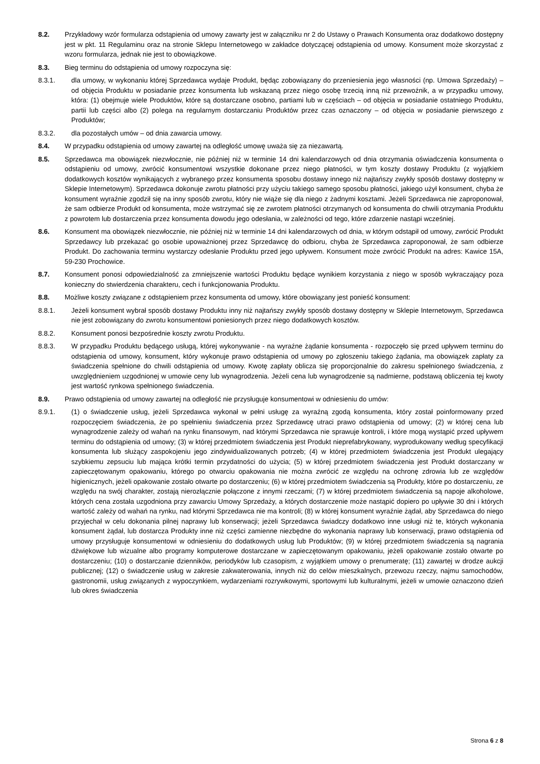8.2. Przykładowy wzór formularza odstąpienia od umowy zawarty jest w załączniku nr 2 do Ustawy o Prawach Konsumenta oraz dodatkowo dostępny jest w pkt. 11 Regulaminu oraz na stronie Sklepu Internetowego w zakładce dotyczącej odstąpienia od umowy. Konsument może skorzystać z wzoru formularza, jednak nie jest to obowiązkowe.
8.3. Bieg terminu do odstąpienia od umowy rozpoczyna się:
8.3.1. dla umowy, w wykonaniu której Sprzedawca wydaje Produkt, będąc zobowiązany do przeniesienia jego własności (np. Umowa Sprzedaży) – od objęcia Produktu w posiadanie przez konsumenta lub wskazaną przez niego osobę trzecią inną niż przewoźnik, a w przypadku umowy, która: (1) obejmuje wiele Produktów, które są dostarczane osobno, partiami lub w częściach – od objęcia w posiadanie ostatniego Produktu, partii lub części albo (2) polega na regularnym dostarczaniu Produktów przez czas oznaczony – od objęcia w posiadanie pierwszego z Produktów;
8.3.2. dla pozostałych umów – od dnia zawarcia umowy.
8.4. W przypadku odstąpienia od umowy zawartej na odległość umowę uważa się za niezawartą.
8.5. Sprzedawca ma obowiązek niezwłocznie, nie później niż w terminie 14 dni kalendarzowych od dnia otrzymania oświadczenia konsumenta o odstąpieniu od umowy, zwrócić konsumentowi wszystkie dokonane przez niego płatności, w tym koszty dostawy Produktu (z wyjątkiem dodatkowych kosztów wynikających z wybranego przez konsumenta sposobu dostawy innego niż najtańszy zwykły sposób dostawy dostępny w Sklepie Internetowym). Sprzedawca dokonuje zwrotu płatności przy użyciu takiego samego sposobu płatności, jakiego użył konsument, chyba że konsument wyraźnie zgodził się na inny sposób zwrotu, który nie wiąże się dla niego z żadnymi kosztami. Jeżeli Sprzedawca nie zaproponował, że sam odbierze Produkt od konsumenta, może wstrzymać się ze zwrotem płatności otrzymanych od konsumenta do chwili otrzymania Produktu z powrotem lub dostarczenia przez konsumenta dowodu jego odesłania, w zależności od tego, które zdarzenie nastąpi wcześniej.
8.6. Konsument ma obowiązek niezwłocznie, nie później niż w terminie 14 dni kalendarzowych od dnia, w którym odstąpił od umowy, zwrócić Produkt Sprzedawcy lub przekazać go osobie upoważnionej przez Sprzedawcę do odbioru, chyba że Sprzedawca zaproponował, że sam odbierze Produkt. Do zachowania terminu wystarczy odesłanie Produktu przed jego upływem. Konsument może zwrócić Produkt na adres: Kawice 15A, 59-230 Prochowice.
8.7. Konsument ponosi odpowiedzialność za zmniejszenie wartości Produktu będące wynikiem korzystania z niego w sposób wykraczający poza konieczny do stwierdzenia charakteru, cech i funkcjonowania Produktu.
8.8. Możliwe koszty związane z odstąpieniem przez konsumenta od umowy, które obowiązany jest ponieść konsument:
8.8.1. Jeżeli konsument wybrał sposób dostawy Produktu inny niż najtańszy zwykły sposób dostawy dostępny w Sklepie Internetowym, Sprzedawca nie jest zobowiązany do zwrotu konsumentowi poniesionych przez niego dodatkowych kosztów.
8.8.2. Konsument ponosi bezpośrednie koszty zwrotu Produktu.
8.8.3. W przypadku Produktu będącego usługą, której wykonywanie - na wyraźne żądanie konsumenta - rozpoczęło się przed upływem terminu do odstąpienia od umowy, konsument, który wykonuje prawo odstąpienia od umowy po zgłoszeniu takiego żądania, ma obowiązek zapłaty za świadczenia spełnione do chwili odstąpienia od umowy. Kwotę zapłaty oblicza się proporcjonalnie do zakresu spełnionego świadczenia, z uwzględnieniem uzgodnionej w umowie ceny lub wynagrodzenia. Jeżeli cena lub wynagrodzenie są nadmierne, podstawą obliczenia tej kwoty jest wartość rynkowa spełnionego świadczenia.
8.9. Prawo odstąpienia od umowy zawartej na odległość nie przysługuje konsumentowi w odniesieniu do umów:
8.9.1. (1) o świadczenie usług, jeżeli Sprzedawca wykonał w pełni usługę za wyraźną zgodą konsumenta, który został poinformowany przed rozpoczęciem świadczenia, że po spełnieniu świadczenia przez Sprzedawcę utraci prawo odstąpienia od umowy; (2) w której cena lub wynagrodzenie zależy od wahań na rynku finansowym, nad którymi Sprzedawca nie sprawuje kontroli, i które mogą wystąpić przed upływem terminu do odstąpienia od umowy; (3) w której przedmiotem świadczenia jest Produkt nieprefabrykowany, wyprodukowany według specyfikacji konsumenta lub służący zaspokojeniu jego zindywidualizowanych potrzeb; (4) w której przedmiotem świadczenia jest Produkt ulegający szybkiemu zepsuciu lub mająca krótki termin przydatności do użycia; (5) w której przedmiotem świadczenia jest Produkt dostarczany w zapieczętowanym opakowaniu, którego po otwarciu opakowania nie można zwrócić ze względu na ochronę zdrowia lub ze względów higienicznych, jeżeli opakowanie zostało otwarte po dostarczeniu; (6) w której przedmiotem świadczenia są Produkty, które po dostarczeniu, ze względu na swój charakter, zostają nierozłącznie połączone z innymi rzeczami; (7) w której przedmiotem świadczenia są napoje alkoholowe, których cena została uzgodniona przy zawarciu Umowy Sprzedaży, a których dostarczenie może nastąpić dopiero po upływie 30 dni i których wartość zależy od wahań na rynku, nad którymi Sprzedawca nie ma kontroli; (8) w której konsument wyraźnie żądał, aby Sprzedawca do niego przyjechał w celu dokonania pilnej naprawy lub konserwacji; jeżeli Sprzedawca świadczy dodatkowo inne usługi niż te, których wykonania konsument żądał, lub dostarcza Produkty inne niż części zamienne niezbędne do wykonania naprawy lub konserwacji, prawo odstąpienia od umowy przysługuje konsumentowi w odniesieniu do dodatkowych usług lub Produktów; (9) w której przedmiotem świadczenia są nagrania dźwiękowe lub wizualne albo programy komputerowe dostarczane w zapieczętowanym opakowaniu, jeżeli opakowanie zostało otwarte po dostarczeniu; (10) o dostarczanie dzienników, periodyków lub czasopism, z wyjątkiem umowy o prenumeratę; (11) zawartej w drodze aukcji publicznej; (12) o świadczenie usług w zakresie zakwaterowania, innych niż do celów mieszkalnych, przewozu rzeczy, najmu samochodów, gastronomii, usług związanych z wypoczynkiem, wydarzeniami rozrywkowymi, sportowymi lub kulturalnymi, jeżeli w umowie oznaczono dzień lub okres świadczenia
Strona 6 z 8